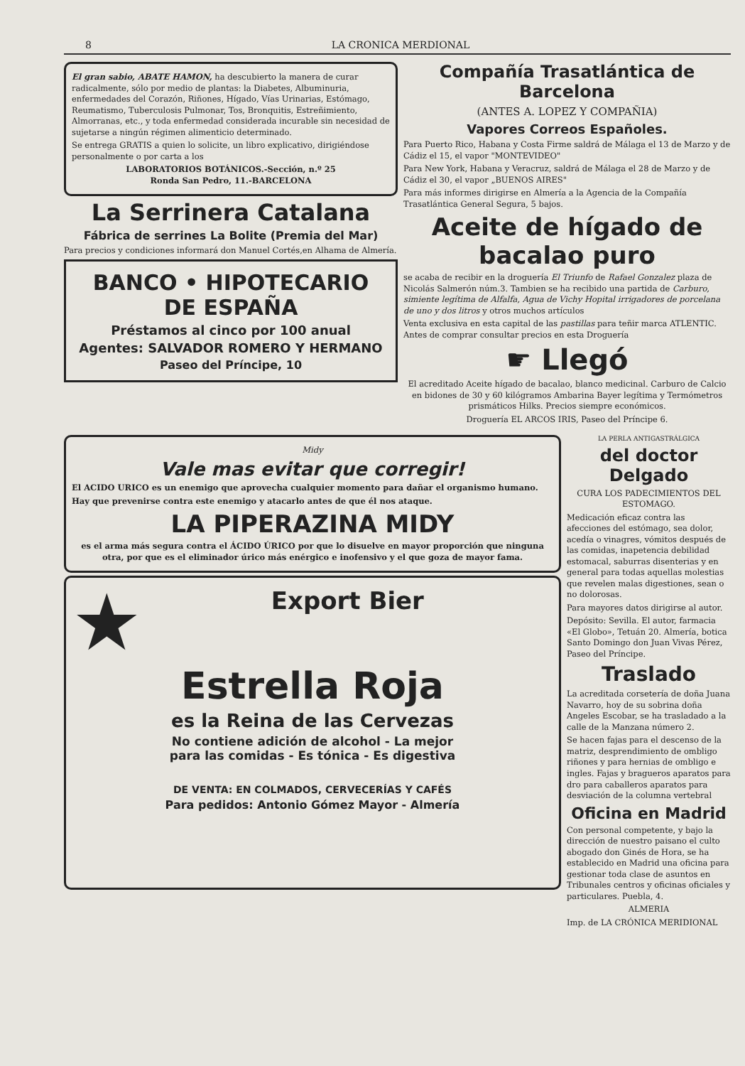8 LA CRONICA MERDIONAL
El gran sabio, ABATE HAMON, ha descubierto la manera de curar radicalmente, sólo por medio de plantas: la Diabetes, Albuminuria, enfermedades del Corazón, Riñones, Hígado, Vías Urinarias, Estómago, Reumatismo, Tuberculosis Pulmonar, Tos, Bronquitis, Estreñimiento, Almorranas, etc., y toda enfermedad considerada incurable sin necesidad de sujetarse a ningún régimen alimenticio determinado.
Se entrega GRATIS a quien lo solicite, un libro explicativo, dirigiéndose personalmente o por carta a los
LABORATORIOS BOTÁNICOS.-Sección, n.º 25
Ronda San Pedro, 11.-BARCELONA
La Serrinera Catalana
Fábrica de serrines La Bolite (Premia del Mar)
Para precios y condiciones informará don Manuel Cortés,en Alhama de Almería.
BANCO • HIPOTECARIO
DE ESPAÑA
Préstamos al cinco por 100 anual
Agentes: SALVADOR ROMERO Y HERMANO
Paseo del Príncipe, 10
Compañía Trasatlántica de Barcelona
(ANTES A. LOPEZ Y COMPAÑIA)
Vapores Correos Españoles.
Para Puerto Rico, Habana y Costa Firme saldrá de Málaga el 13 de Marzo y de Cádiz el 15, el vapor "MONTEVIDEO"
Para New York, Habana y Veracruz, saldrá de Málaga el 28 de Marzo y de Cádiz el 30, el vapor „BUENOS AIRES"
Para más informes dirigirse en Almería a la Agencia de la Compañía Trasatlántica General Segura, 5 bajos.
Aceite de hígado de bacalao puro
se acaba de recibir en la droguería El Triunfo de Rafael Gonzalez plaza de Nicolás Salmerón núm.3. Tambien se ha recibido una partida de Carburo, simiente legítima de Alfalfa, Agua de Vichy Hopital irrigadores de porcelana de uno y dos litros y otros muchos artículos
Venta exclusiva en esta capital de las pastillas para teñir marca ATLENTIC. Antes de comprar consultar precios en esta Droguería
☛ Llegó
El acreditado Aceite hígado de bacalao, blanco medicinal. Carburo de Calcio en bidones de 30 y 60 kilógramos Ambarina Bayer legítima y Termómetros prismáticos Hilks. Precios siempre económicos.
Droguería EL ARCOS IRIS, Paseo del Príncipe 6.
Midy
Vale mas evitar que corregir!
El ACIDO URICO es un enemigo que aprovecha cualquier momento para dañar el organismo humano.
Hay que prevenirse contra este enemigo y atacarlo antes de que él nos ataque.
LA PIPERAZINA MIDY
es el arma más segura contra el ÁCIDO ÚRICO por que lo disuelve en mayor proporción que ninguna otra, por que es el eliminador úrico más enérgico e inofensivo y el que goza de mayor fama.
★
Export Bier
Estrella Roja
es la Reina de las Cervezas
No contiene adición de alcohol - La mejor
para las comidas - Es tónica - Es digestiva
DE VENTA: EN COLMADOS, CERVECERÍAS Y CAFÉS
Para pedidos: Antonio Gómez Mayor - Almería
LA PERLA ANTIGASTRÁLGICA
del doctor Delgado
CURA LOS PADECIMIENTOS DEL ESTOMAGO.
Medicación eficaz contra las afecciones del estómago, sea dolor, acedía o vinagres, vómitos después de las comidas, inapetencia debilidad estomacal, saburras disenterias y en general para todas aquellas molestias que revelen malas digestiones, sean o no dolorosas.
Para mayores datos dirigirse al autor.
Depósito: Sevilla. El autor, farmacia «El Globo», Tetuán 20. Almería, botica Santo Domingo don Juan Vivas Pérez, Paseo del Príncipe.
Traslado
La acreditada corsetería de doña Juana Navarro, hoy de su sobrina doña Angeles Escobar, se ha trasladado a la calle de la Manzana número 2.
Se hacen fajas para el descenso de la matriz, desprendimiento de ombligo riñones y para hernias de ombligo e ingles. Fajas y bragueros aparatos para dro para caballeros aparatos para desviación de la columna vertebral
Oficina en Madrid
Con personal competente, y bajo la dirección de nuestro paisano el culto abogado don Ginés de Hora, se ha establecido en Madrid una oficina para gestionar toda clase de asuntos en Tribunales centros y oficinas oficiales y particulares. Puebla, 4.
ALMERIA
Imp. de LA CRÓNICA MERIDIONAL